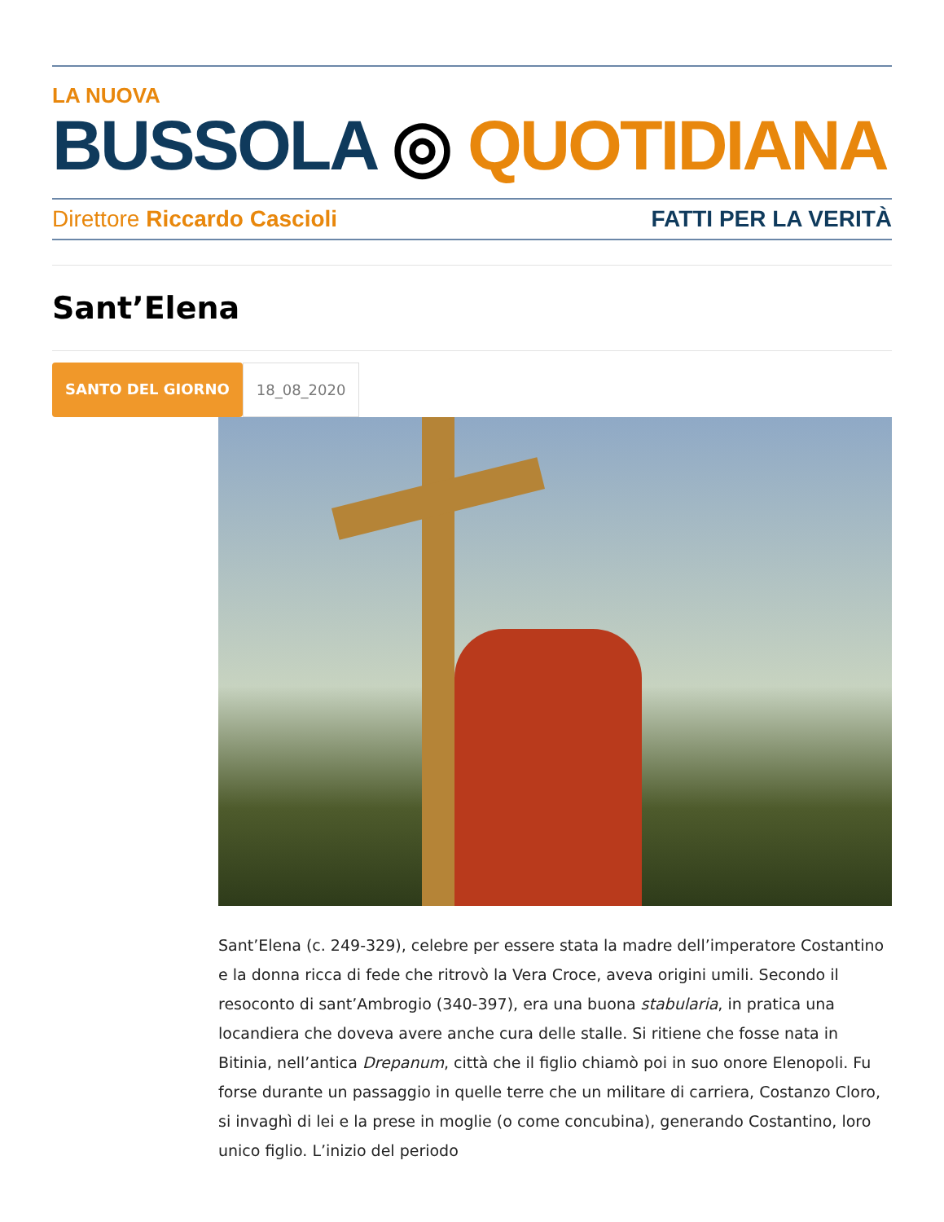LA NUOVA
BUSSOLA ◎ QUOTIDIANA
Direttore Riccardo Cascioli FATTI PER LA VERITÀ
Sant’Elena
SANTO DEL GIORNO 18_08_2020
Sant’Elena (c. 249-329), celebre per essere stata la madre dell’imperatore Costantino e la donna ricca di fede che ritrovò la Vera Croce, aveva origini umili. Secondo il resoconto di sant’Ambrogio (340-397), era una buona stabularia, in pratica una locandiera che doveva avere anche cura delle stalle. Si ritiene che fosse nata in Bitinia, nell’antica Drepanum, città che il figlio chiamò poi in suo onore Elenopoli. Fu forse durante un passaggio in quelle terre che un militare di carriera, Costanzo Cloro, si invaghì di lei e la prese in moglie (o come concubina), generando Costantino, loro unico figlio. L’inizio del periodo